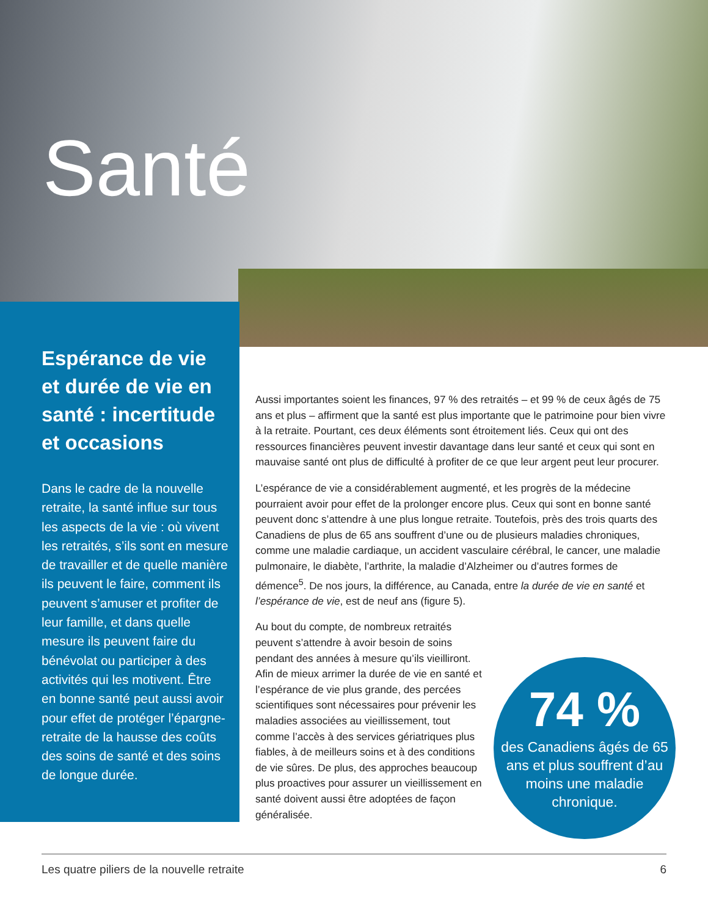Santé
Espérance de vie et durée de vie en santé : incertitude et occasions
Dans le cadre de la nouvelle retraite, la santé influe sur tous les aspects de la vie : où vivent les retraités, s’ils sont en mesure de travailler et de quelle manière ils peuvent le faire, comment ils peuvent s’amuser et profiter de leur famille, et dans quelle mesure ils peuvent faire du bénévolat ou participer à des activités qui les motivent. Être en bonne santé peut aussi avoir pour effet de protéger l’épargne-retraite de la hausse des coûts des soins de santé et des soins de longue durée.
Aussi importantes soient les finances, 97 % des retraités – et 99 % de ceux âgés de 75 ans et plus – affirment que la santé est plus importante que le patrimoine pour bien vivre à la retraite. Pourtant, ces deux éléments sont étroitement liés. Ceux qui ont des ressources financières peuvent investir davantage dans leur santé et ceux qui sont en mauvaise santé ont plus de difficulté à profiter de ce que leur argent peut leur procurer.
L’espérance de vie a considérablement augmenté, et les progrès de la médecine pourraient avoir pour effet de la prolonger encore plus. Ceux qui sont en bonne santé peuvent donc s’attendre à une plus longue retraite. Toutefois, près des trois quarts des Canadiens de plus de 65 ans souffrent d’une ou de plusieurs maladies chroniques, comme une maladie cardiaque, un accident vasculaire cérébral, le cancer, une maladie pulmonaire, le diabète, l’arthrite, la maladie d’Alzheimer ou d’autres formes de démence<sup>5</sup>. De nos jours, la différence, au Canada, entre la durée de vie en santé et l’espérance de vie, est de neuf ans (figure 5).
Au bout du compte, de nombreux retraités peuvent s’attendre à avoir besoin de soins pendant des années à mesure qu’ils vieilliront. Afin de mieux arrimer la durée de vie en santé et l’espérance de vie plus grande, des percées scientifiques sont nécessaires pour prévenir les maladies associées au vieillissement, tout comme l’accès à des services gériatriques plus fiables, à de meilleurs soins et à des conditions de vie sûres. De plus, des approches beaucoup plus proactives pour assurer un vieillissement en santé doivent aussi être adoptées de façon généralisée.
74 %
des Canadiens âgés de 65 ans et plus souffrent d’au moins une maladie chronique.
Les quatre piliers de la nouvelle retraite 6